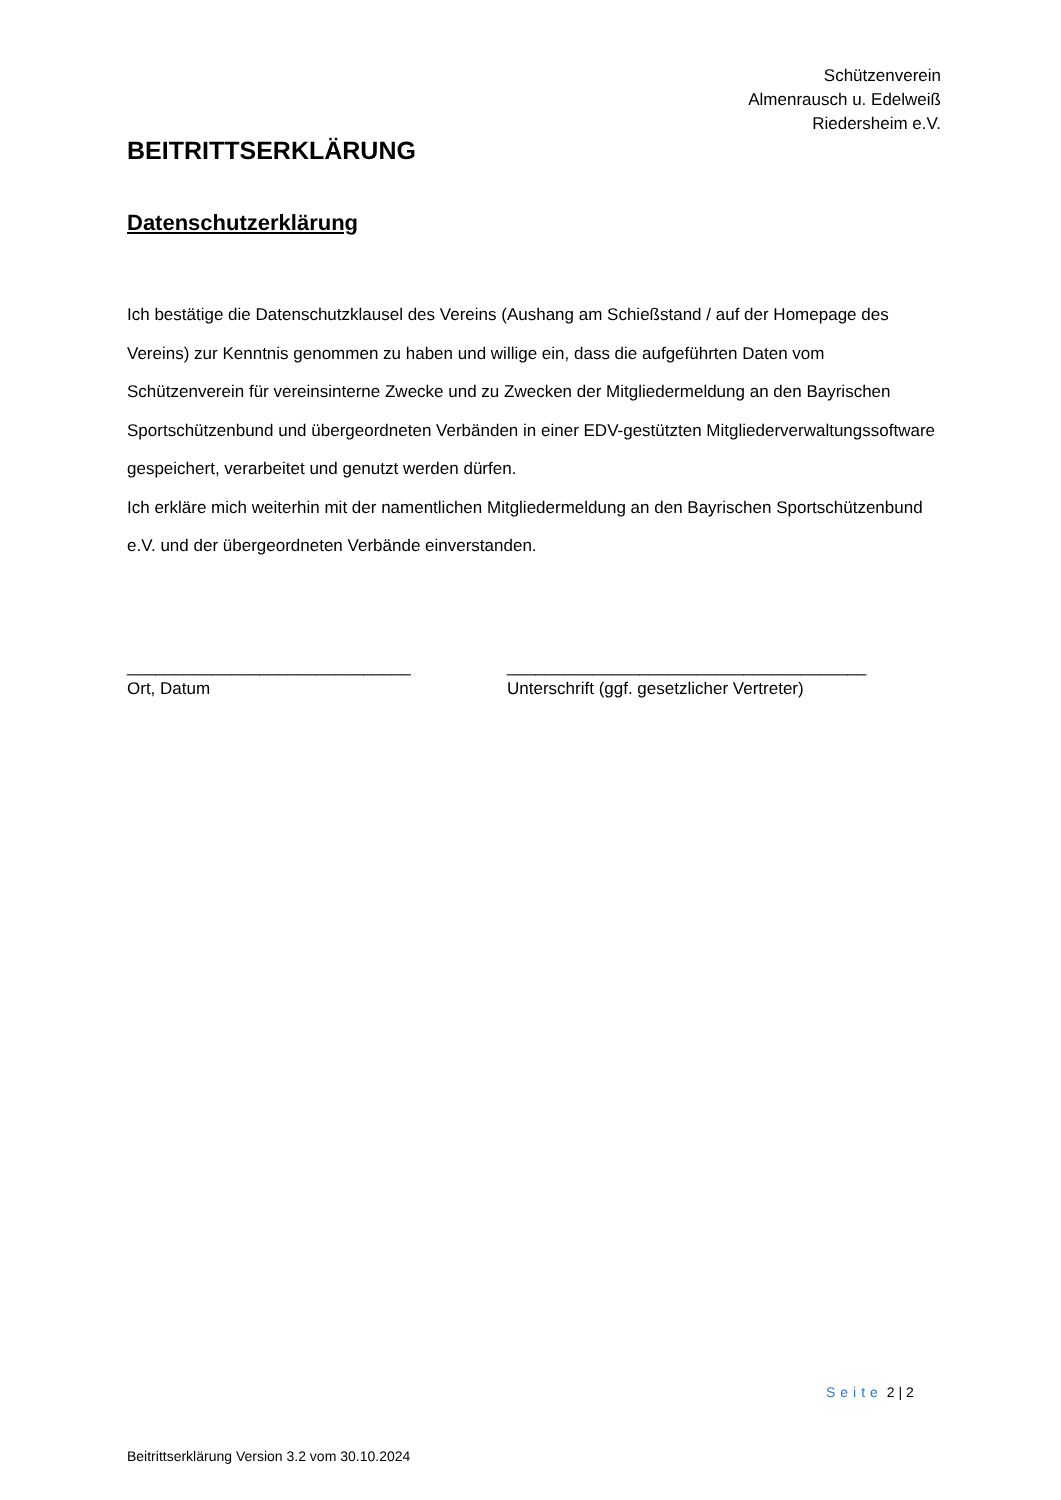Schützenverein
Almenrausch u. Edelweiß
Riedersheim e.V.
BEITRITTSERKLÄRUNG
Datenschutzerklärung
Ich bestätige die Datenschutzklausel des Vereins (Aushang am Schießstand / auf der Homepage des Vereins) zur Kenntnis genommen zu haben und willige ein, dass die aufgeführten Daten vom Schützenverein für vereinsinterne Zwecke und zu Zwecken der Mitgliedermeldung an den Bayrischen Sportschützenbund und übergeordneten Verbänden in einer EDV-gestützten Mitgliederverwaltungssoftware gespeichert, verarbeitet und genutzt werden dürfen.
Ich erkläre mich weiterhin mit der namentlichen Mitgliedermeldung an den Bayrischen Sportschützenbund e.V. und der übergeordneten Verbände einverstanden.
______________________________
Ort, Datum
______________________________________
Unterschrift (ggf. gesetzlicher Vertreter)
Seite 2 | 2
Beitrittserklärung Version 3.2 vom 30.10.2024